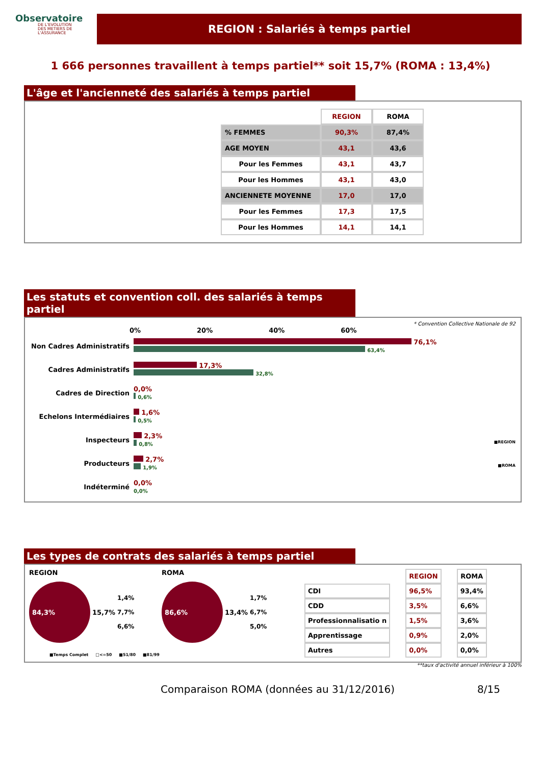Observatoire
DE L'EVOLUTION
DES METIERS DE L'ASSURANCE
REGION : Salariés à temps partiel
1 666 personnes travaillent à temps partiel** soit 15,7% (ROMA : 13,4%)
L'âge et l'ancienneté des salariés à temps partiel
| | REGION | ROMA |
| % FEMMES | 90,3% | 87,4% |
| AGE MOYEN | 43,1 | 43,6 |
| Pour les Femmes | 43,1 | 43,7 |
| Pour les Hommes | 43,1 | 43,0 |
| ANCIENNETE MOYENNE | 17,0 | 17,0 |
| Pour les Femmes | 17,3 | 17,5 |
| Pour les Hommes | 14,1 | 14,1 |
Les statuts et convention coll. des salariés à temps partiel
* Convention Collective Nationale de 92
0% 20% 40% 60%
Non Cadres Administratifs
76,1%
63,4%
Cadres Administratifs
17,3%
32,8%
Cadres de Direction
0,0%
0,6%
Echelons Intermédiaires
1,6%
0,5%
Inspecteurs
2,3%
0,8% ■REGION
Producteurs
2,7%
1,9% ■ROMA
Indéterminé
0,0%
0,0%
Les types de contrats des salariés à temps partiel
REGION
84,3%
15,7%
1,4%
7,7%
6,6%
ROMA
86,6%
13,4%
1,7%
6,7%
5,0%
| | REGION | ROMA |
| CDI | 96,5% | 93,4% |
| CDD | 3,5% | 6,6% |
| Professionnalisatio n | 1,5% | 3,6% |
| Apprentissage | 0,9% | 2,0% |
| Autres | 0,0% | 0,0% |
■Temps Complet □<=50 ■51/80 ■81/99
**taux d'activité annuel inférieur à 100%
Comparaison ROMA (données au 31/12/2016) 8/15